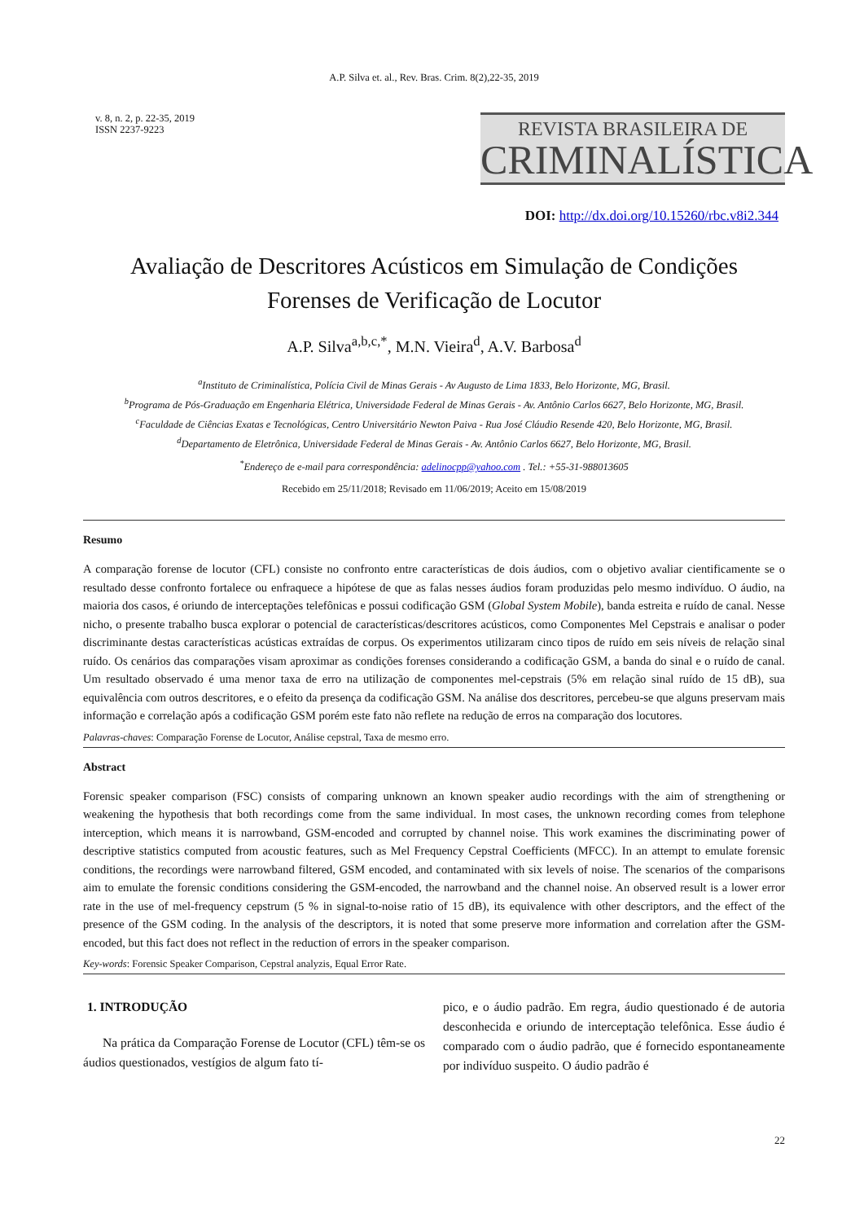A.P. Silva et. al., Rev. Bras. Crim. 8(2),22-35, 2019
v. 8, n. 2, p. 22-35, 2019
ISSN 2237-9223
REVISTA BRASILEIRA DE
CRIMINALÍSTICA
DOI: http://dx.doi.org/10.15260/rbc.v8i2.344
Avaliação de Descritores Acústicos em Simulação de Condições
Forenses de Verificação de Locutor
A.P. Silva<sup>a,b,c,*</sup>, M.N. Vieira<sup>d</sup>, A.V. Barbosa<sup>d</sup>
<sup>a</sup> Instituto de Criminalística, Polícia Civil de Minas Gerais - Av Augusto de Lima 1833, Belo Horizonte, MG, Brasil.
<sup>b</sup> Programa de Pós-Graduação em Engenharia Elétrica, Universidade Federal de Minas Gerais - Av. Antônio Carlos 6627, Belo Horizonte, MG, Brasil.
<sup>c</sup> Faculdade de Ciências Exatas e Tecnológicas, Centro Universitário Newton Paiva - Rua José Cláudio Resende 420, Belo Horizonte, MG, Brasil.
<sup>d</sup> Departamento de Eletrônica, Universidade Federal de Minas Gerais - Av. Antônio Carlos 6627, Belo Horizonte, MG, Brasil.
<sup>*</sup> Endereço de e-mail para correspondência: adelinocpp@yahoo.com . Tel.: +55-31-988013605
Recebido em 25/11/2018; Revisado em 11/06/2019; Aceito em 15/08/2019
Resumo
A comparação forense de locutor (CFL) consiste no confronto entre características de dois áudios, com o objetivo avaliar cientificamente se o resultado desse confronto fortalece ou enfraquece a hipótese de que as falas nesses áudios foram produzidas pelo mesmo indivíduo. O áudio, na maioria dos casos, é oriundo de interceptações telefônicas e possui codificação GSM (Global System Mobile), banda estreita e ruído de canal. Nesse nicho, o presente trabalho busca explorar o potencial de características/descritores acústicos, como Componentes Mel Cepstrais e analisar o poder discriminante destas características acústicas extraídas de corpus. Os experimentos utilizaram cinco tipos de ruído em seis níveis de relação sinal ruído. Os cenários das comparações visam aproximar as condições forenses considerando a codificação GSM, a banda do sinal e o ruído de canal. Um resultado observado é uma menor taxa de erro na utilização de componentes mel-cepstrais (5% em relação sinal ruído de 15 dB), sua equivalência com outros descritores, e o efeito da presença da codificação GSM. Na análise dos descritores, percebeu-se que alguns preservam mais informação e correlação após a codificação GSM porém este fato não reflete na redução de erros na comparação dos locutores.
Palavras-chaves: Comparação Forense de Locutor, Análise cepstral, Taxa de mesmo erro.
Abstract
Forensic speaker comparison (FSC) consists of comparing unknown an known speaker audio recordings with the aim of strengthening or weakening the hypothesis that both recordings come from the same individual. In most cases, the unknown recording comes from telephone interception, which means it is narrowband, GSM-encoded and corrupted by channel noise. This work examines the discriminating power of descriptive statistics computed from acoustic features, such as Mel Frequency Cepstral Coefficients (MFCC). In an attempt to emulate forensic conditions, the recordings were narrowband filtered, GSM encoded, and contaminated with six levels of noise. The scenarios of the comparisons aim to emulate the forensic conditions considering the GSM-encoded, the narrowband and the channel noise. An observed result is a lower error rate in the use of mel-frequency cepstrum (5 % in signal-to-noise ratio of 15 dB), its equivalence with other descriptors, and the effect of the presence of the GSM coding. In the analysis of the descriptors, it is noted that some preserve more information and correlation after the GSM-encoded, but this fact does not reflect in the reduction of errors in the speaker comparison.
Key-words: Forensic Speaker Comparison, Cepstral analyzis, Equal Error Rate.
1. INTRODUÇÃO
Na prática da Comparação Forense de Locutor (CFL) têm-se os áudios questionados, vestígios de algum fato tí-
pico, e o áudio padrão. Em regra, áudio questionado é de autoria desconhecida e oriundo de interceptação telefônica. Esse áudio é comparado com o áudio padrão, que é fornecido espontaneamente por indivíduo suspeito. O áudio padrão é
22